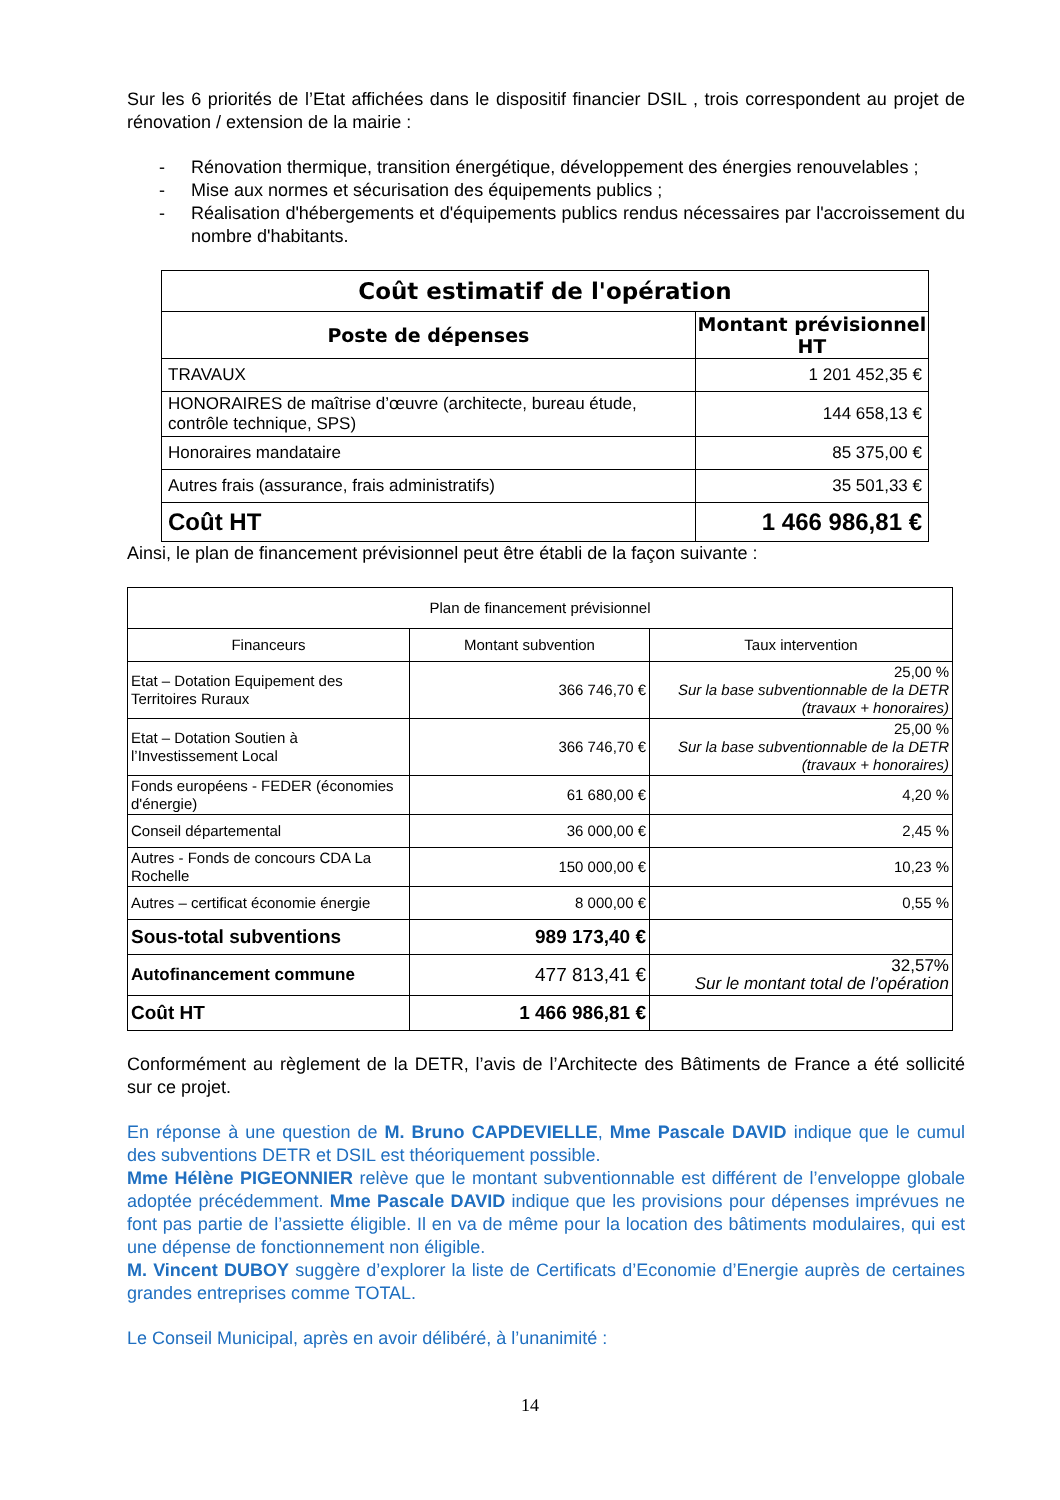Sur les 6 priorités de l’Etat affichées dans le dispositif financier DSIL , trois correspondent au projet de rénovation / extension de la mairie :
- Rénovation thermique, transition énergétique, développement des énergies renouvelables ;
- Mise aux normes et sécurisation des équipements publics ;
- Réalisation d'hébergements et d'équipements publics rendus nécessaires par l'accroissement du nombre d'habitants.
| Coût estimatif de l'opération | |
| --- | --- |
| Poste de dépenses | Montant prévisionnel HT |
| TRAVAUX | 1 201 452,35 € |
| HONORAIRES de maîtrise d’œuvre (architecte, bureau étude, contrôle technique, SPS) | 144 658,13 € |
| Honoraires mandataire | 85 375,00 € |
| Autres frais (assurance, frais administratifs) | 35 501,33 € |
| Coût HT | 1 466 986,81 € |
Ainsi, le plan de financement prévisionnel peut être établi de la façon suivante :
| Plan de financement prévisionnel | | |
| Financeurs | Montant subvention | Taux intervention |
| Etat – Dotation Equipement des Territoires Ruraux | 366 746,70 € | 25,00 % Sur la base subventionnable de la DETR (travaux + honoraires) |
| Etat – Dotation Soutien à l’Investissement Local | 366 746,70 € | 25,00 % Sur la base subventionnable de la DETR (travaux + honoraires) |
| Fonds européens - FEDER (économies d'énergie) | 61 680,00 € | 4,20 % |
| Conseil départemental | 36 000,00 € | 2,45 % |
| Autres - Fonds de concours CDA La Rochelle | 150 000,00 € | 10,23 % |
| Autres – certificat économie énergie | 8 000,00 € | 0,55 % |
| Sous-total subventions | 989 173,40 € | |
| Autofinancement commune | 477 813,41 € | 32,57% Sur le montant total de l’opération |
| Coût HT | 1 466 986,81 € | |
Conformément au règlement de la DETR, l’avis de l’Architecte des Bâtiments de France a été sollicité sur ce projet.
En réponse à une question de M. Bruno CAPDEVIELLE, Mme Pascale DAVID indique que le cumul des subventions DETR et DSIL est théoriquement possible.
Mme Hélène PIGEONNIER relève que le montant subventionnable est différent de l’enveloppe globale adoptée précédemment. Mme Pascale DAVID indique que les provisions pour dépenses imprévues ne font pas partie de l’assiette éligible. Il en va de même pour la location des bâtiments modulaires, qui est une dépense de fonctionnement non éligible.
M. Vincent DUBOY suggère d’explorer la liste de Certificats d’Economie d’Energie auprès de certaines grandes entreprises comme TOTAL.
Le Conseil Municipal, après en avoir délibéré, à l’unanimité :
14